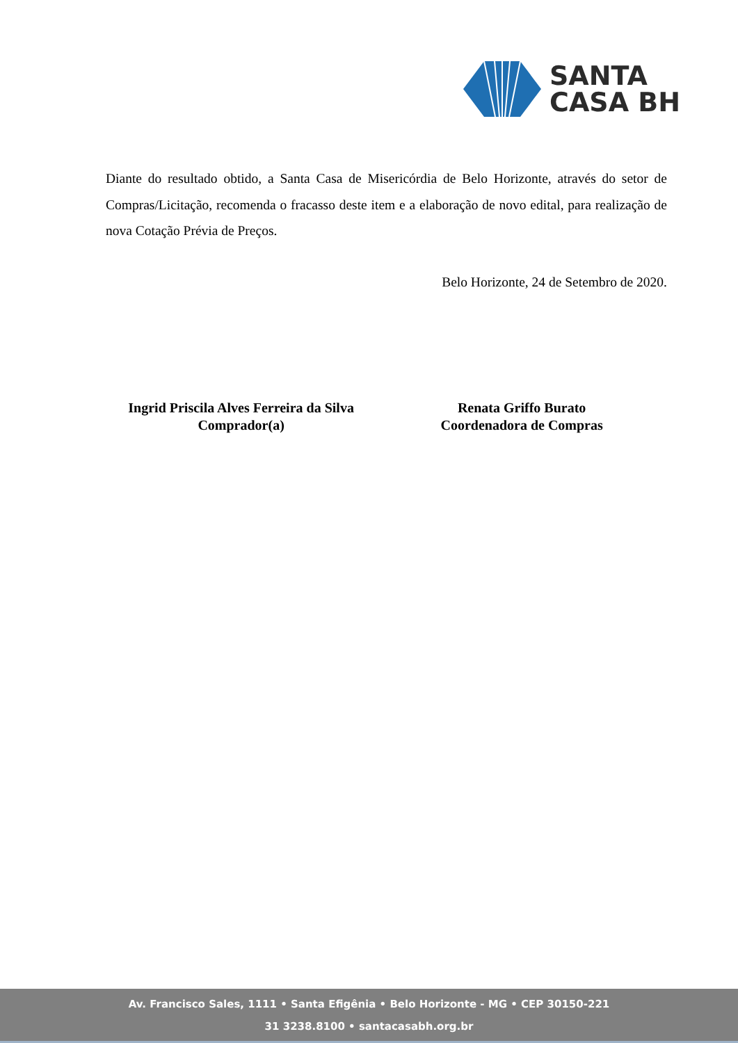SANTA
CASA BH
Diante do resultado obtido, a Santa Casa de Misericórdia de Belo Horizonte, através do setor de Compras/Licitação, recomenda o fracasso deste item e a elaboração de novo edital, para realização de nova Cotação Prévia de Preços.
Belo Horizonte, 24 de Setembro de 2020.
Ingrid Priscila Alves Ferreira da Silva
Comprador(a)
Renata Griffo Burato
Coordenadora de Compras
Av. Francisco Sales, 1111 • Santa Efigênia • Belo Horizonte - MG • CEP 30150-221
31 3238.8100 • santacasabh.org.br